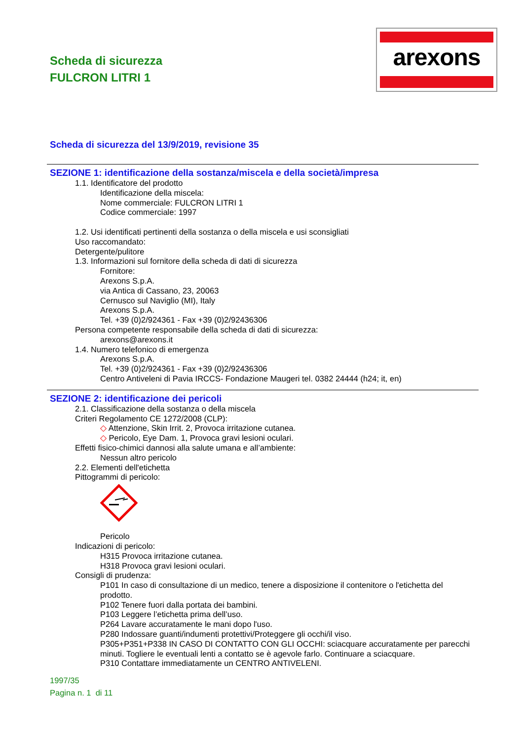Scheda di sicurezza
FULCRON LITRI 1
arexons
Scheda di sicurezza del 13/9/2019, revisione 35
SEZIONE 1: identificazione della sostanza/miscela e della società/impresa
1.1. Identificatore del prodotto
Identificazione della miscela:
Nome commerciale: FULCRON LITRI 1
Codice commerciale: 1997
1.2. Usi identificati pertinenti della sostanza o della miscela e usi sconsigliati
Uso raccomandato:
Detergente/pulitore
1.3. Informazioni sul fornitore della scheda di dati di sicurezza
Fornitore:
Arexons S.p.A.
via Antica di Cassano, 23, 20063
Cernusco sul Naviglio (MI), Italy
Arexons S.p.A.
Tel. +39 (0)2/924361 - Fax +39 (0)2/92436306
Persona competente responsabile della scheda di dati di sicurezza:
arexons@arexons.it
1.4. Numero telefonico di emergenza
Arexons S.p.A.
Tel. +39 (0)2/924361 - Fax +39 (0)2/92436306
Centro Antiveleni di Pavia IRCCS- Fondazione Maugeri tel. 0382 24444 (h24; it, en)
SEZIONE 2: identificazione dei pericoli
2.1. Classificazione della sostanza o della miscela
Criteri Regolamento CE 1272/2008 (CLP):
◇ Attenzione, Skin Irrit. 2, Provoca irritazione cutanea.
◇ Pericolo, Eye Dam. 1, Provoca gravi lesioni oculari.
Effetti fisico-chimici dannosi alla salute umana e all’ambiente:
Nessun altro pericolo
2.2. Elementi dell'etichetta
Pittogrammi di pericolo:
Pericolo
Indicazioni di pericolo:
H315 Provoca irritazione cutanea.
H318 Provoca gravi lesioni oculari.
Consigli di prudenza:
P101 In caso di consultazione di un medico, tenere a disposizione il contenitore o l'etichetta del prodotto.
P102 Tenere fuori dalla portata dei bambini.
P103 Leggere l’etichetta prima dell’uso.
P264 Lavare accuratamente le mani dopo l'uso.
P280 Indossare guanti/indumenti protettivi/Proteggere gli occhi/il viso.
P305+P351+P338 IN CASO DI CONTATTO CON GLI OCCHI: sciacquare accuratamente per parecchi minuti. Togliere le eventuali lenti a contatto se è agevole farlo. Continuare a sciacquare.
P310 Contattare immediatamente un CENTRO ANTIVELENI.
1997/35
Pagina n. 1 di 11